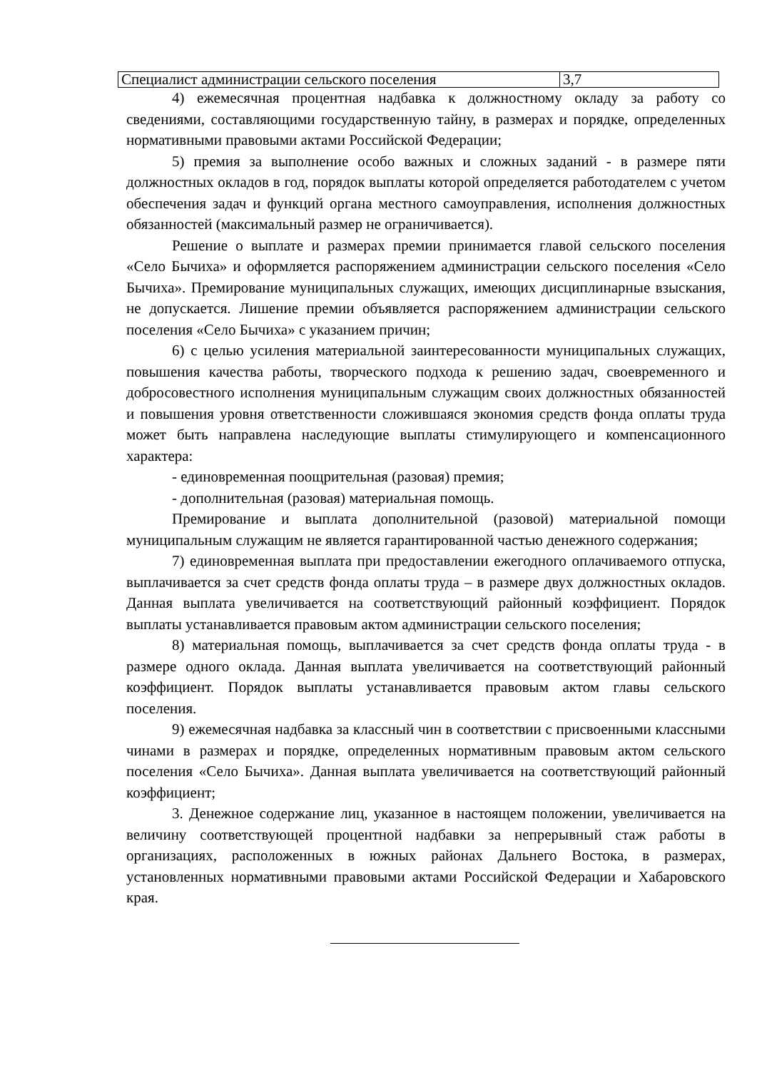| Специалист администрации сельского поселения | 3,7 |
4) ежемесячная процентная надбавка к должностному окладу за работу со сведениями, составляющими государственную тайну, в размерах и порядке, определенных нормативными правовыми актами Российской Федерации;
5) премия за выполнение особо важных и сложных заданий - в размере пяти должностных окладов в год, порядок выплаты которой определяется работодателем с учетом обеспечения задач и функций органа местного самоуправления, исполнения должностных обязанностей (максимальный размер не ограничивается).
Решение о выплате и размерах премии принимается главой сельского поселения «Село Бычиха» и оформляется распоряжением администрации сельского поселения «Село Бычиха». Премирование муниципальных служащих, имеющих дисциплинарные взыскания, не допускается. Лишение премии объявляется распоряжением администрации сельского поселения «Село Бычиха» с указанием причин;
6) с целью усиления материальной заинтересованности муниципальных служащих, повышения качества работы, творческого подхода к решению задач, своевременного и добросовестного исполнения муниципальным служащим своих должностных обязанностей и повышения уровня ответственности сложившаяся экономия средств фонда оплаты труда может быть направлена наследующие выплаты стимулирующего и компенсационного характера:
- единовременная поощрительная (разовая) премия;
- дополнительная (разовая) материальная помощь.
Премирование и выплата дополнительной (разовой) материальной помощи муниципальным служащим не является гарантированной частью денежного содержания;
7) единовременная выплата при предоставлении ежегодного оплачиваемого отпуска, выплачивается за счет средств фонда оплаты труда – в размере двух должностных окладов. Данная выплата увеличивается на соответствующий районный коэффициент. Порядок выплаты устанавливается правовым актом администрации сельского поселения;
8) материальная помощь, выплачивается за счет средств фонда оплаты труда - в размере одного оклада. Данная выплата увеличивается на соответствующий районный коэффициент. Порядок выплаты устанавливается правовым актом главы сельского поселения.
9) ежемесячная надбавка за классный чин в соответствии с присвоенными классными чинами в размерах и порядке, определенных нормативным правовым актом сельского поселения «Село Бычиха». Данная выплата увеличивается на соответствующий районный коэффициент;
3. Денежное содержание лиц, указанное в настоящем положении, увеличивается на величину соответствующей процентной надбавки за непрерывный стаж работы в организациях, расположенных в южных районах Дальнего Востока, в размерах, установленных нормативными правовыми актами Российской Федерации и Хабаровского края.